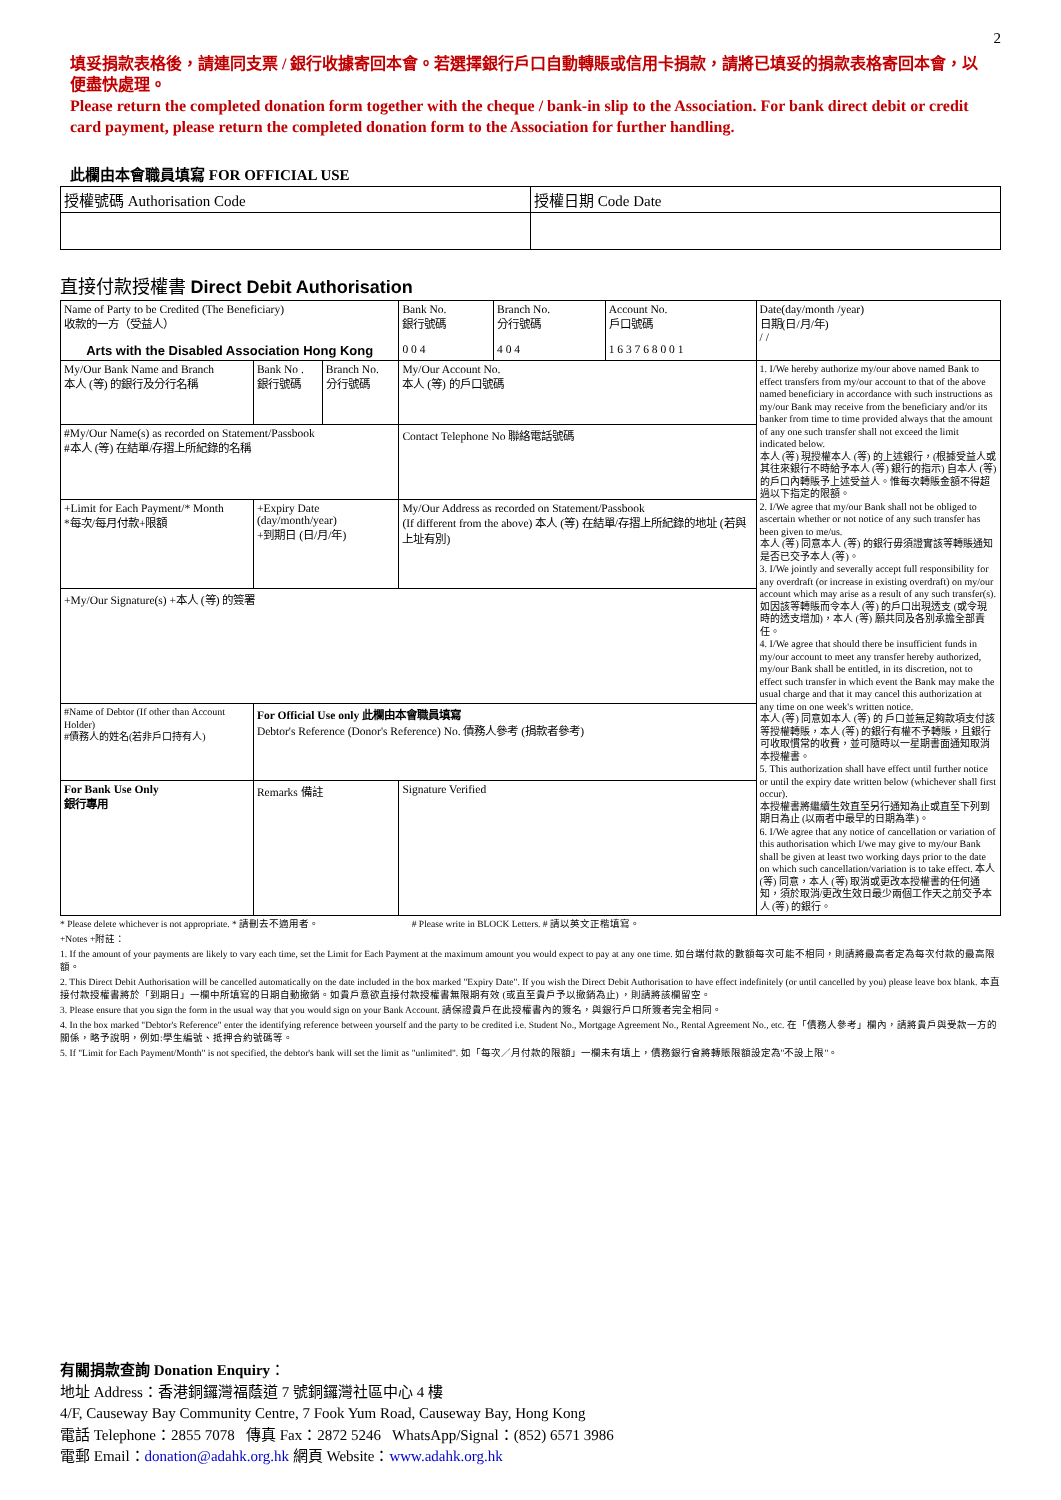2
填妥捐款表格後，請連同支票 / 銀行收據寄回本會。若選擇銀行戶口自動轉賬或信用卡捐款，請將已填妥的捐款表格寄回本會，以便盡快處理。
Please return the completed donation form together with the cheque / bank-in slip to the Association. For bank direct debit or credit card payment, please return the completed donation form to the Association for further handling.
此欄由本會職員填寫 FOR OFFICIAL USE
| 授權號碼 Authorisation Code | 授權日期 Code Date |
直接付款授權書 Direct Debit Authorisation
| Name of Party to be Credited (The Beneficiary) 收款的一方（受益人） Arts with the Disabled Association Hong Kong | | | Bank No. 銀行號碼 0 0 4 | Branch No. 分行號碼 4 0 4 | Account No. 戶口號碼 1 6 3 7 6 8 0 0 1 | Date(day/month /year) 日期(日/月/年) / / |
| My/Our Bank Name and Branch 本人 (等) 的銀行及分行名稱 | Bank No . 銀行號碼 | Branch No. 分行號碼 | My/Our Account No. 本人 (等) 的戶口號碼 | | | 1. I/We hereby authorize my/our above named Bank to effect transfers from my/our account to that of the above named beneficiary in accordance with such instructions as my/our Bank may receive from the beneficiary and/or its banker from time to time provided always that the amount of any one such transfer shall not exceed the limit indicated below. 本人 (等) 現授權本人 (等) 的上述銀行，(根據受益人或其往來銀行不時給予本人 (等) 銀行的指示) 自本人 (等) 的戶口內轉賬予上述受益人。惟每次轉賬金額不得超過以下指定的限額。 2. I/We agree that my/our Bank shall not be obliged to ascertain whether or not notice of any such transfer has been given to me/us. 本人 (等) 同意本人 (等) 的銀行毋須證實該等轉賬通知是否已交予本人 (等)。 3. I/We jointly and severally accept full responsibility for any overdraft (or increase in existing overdraft) on my/our account which may arise as a result of any such transfer(s). 如因該等轉賬而令本人 (等) 的戶口出現透支 (或令現時的透支增加)，本人 (等) 願共同及各別承擔全部責任。 4. I/We agree that should there be insufficient funds in my/our account to meet any transfer hereby authorized, my/our Bank shall be entitled, in its discretion, not to effect such transfer in which event the Bank may make the usual charge and that it may cancel this authorization at any time on one week's written notice. 本人 (等) 同意如本人 (等) 的 戶口並無足夠款項支付該等授權轉賬，本人 (等) 的銀行有權不予轉賬，且銀行可收取慣常的收費，並可隨時以一星期書面通知取消本授權書。 5. This authorization shall have effect until further notice or until the expiry date written below (whichever shall first occur). 本授權書將繼續生效直至另行通知為止或直至下列到期日為止 (以兩者中最早的日期為準)。 6. I/We agree that any notice of cancellation or variation of this authorisation which I/we may give to my/our Bank shall be given at least two working days prior to the date on which such cancellation/variation is to take effect. 本人 (等) 同意，本人 (等) 取消或更改本授權書的任何通知，須於取消/更改生效日最少兩個工作天之前交予本人 (等) 的銀行。 |
| #My/Our Name(s) as recorded on Statement/Passbook #本人 (等) 在結單/存摺上所紀錄的名稱 | | | Contact Telephone No 聯絡電話號碼 | | | |
| +Limit for Each Payment/* Month *每次/每月付款+限額 | +Expiry Date (day/month/year) +到期日 (日/月/年) | | My/Our Address as recorded on Statement/Passbook (If different from the above) 本人 (等) 在結單/存摺上所紀錄的地址 (若與上址有別) | | | |
| +My/Our Signature(s) +本人 (等) 的簽署 | | | | | | |
| #Name of Debtor (If other than Account Holder) #債務人的姓名(若非戶口持有人) | For Official Use only 此欄由本會職員填寫 Debtor's Reference (Donor's Reference) No. 債務人參考 (捐款者參考) | | | | | |
| For Bank Use Only 銀行專用 | Remarks 備註 | | Signature Verified | | | |
* Please delete whichever is not appropriate. * 請刪去不適用者。 # Please write in BLOCK Letters. # 請以英文正楷填寫。
+Notes +附註：
1. If the amount of your payments are likely to vary each time, set the Limit for Each Payment at the maximum amount you would expect to pay at any one time. 如台端付款的數額每次可能不相同，則請將最高者定為每次付款的最高限額。
2. This Direct Debit Authorisation will be cancelled automatically on the date included in the box marked "Expiry Date". If you wish the Direct Debit Authorisation to have effect indefinitely (or until cancelled by you) please leave box blank. 本直接付款授權書將於「到期日」一欄中所填寫的日期自動撤銷。如貴戶意欲直接付款授權書無限期有效 (或直至貴戶予以撤銷為止) ，則請將該欄留空。
3. Please ensure that you sign the form in the usual way that you would sign on your Bank Account. 請保證貴戶在此授權書內的簽名，與銀行戶口所簽者完全相同。
4. In the box marked "Debtor's Reference" enter the identifying reference between yourself and the party to be credited i.e. Student No., Mortgage Agreement No., Rental Agreement No., etc. 在「債務人參考」欄內，請將貴戶與受款一方的關係，略予說明，例如:學生編號、抵押合約號碼等。
5. If "Limit for Each Payment/Month" is not specified, the debtor's bank will set the limit as "unlimited". 如「每次／月付款的限額」一欄未有填上，債務銀行會將轉賬限額設定為"不設上限"。
有關捐款查詢 Donation Enquiry：
地址 Address：香港銅鑼灣福蔭道 7 號銅鑼灣社區中心 4 樓
4/F, Causeway Bay Community Centre, 7 Fook Yum Road, Causeway Bay, Hong Kong
電話 Telephone：2855 7078 傳真 Fax：2872 5246 WhatsApp/Signal：(852) 6571 3986
電郵 Email：donation@adahk.org.hk 網頁 Website：www.adahk.org.hk